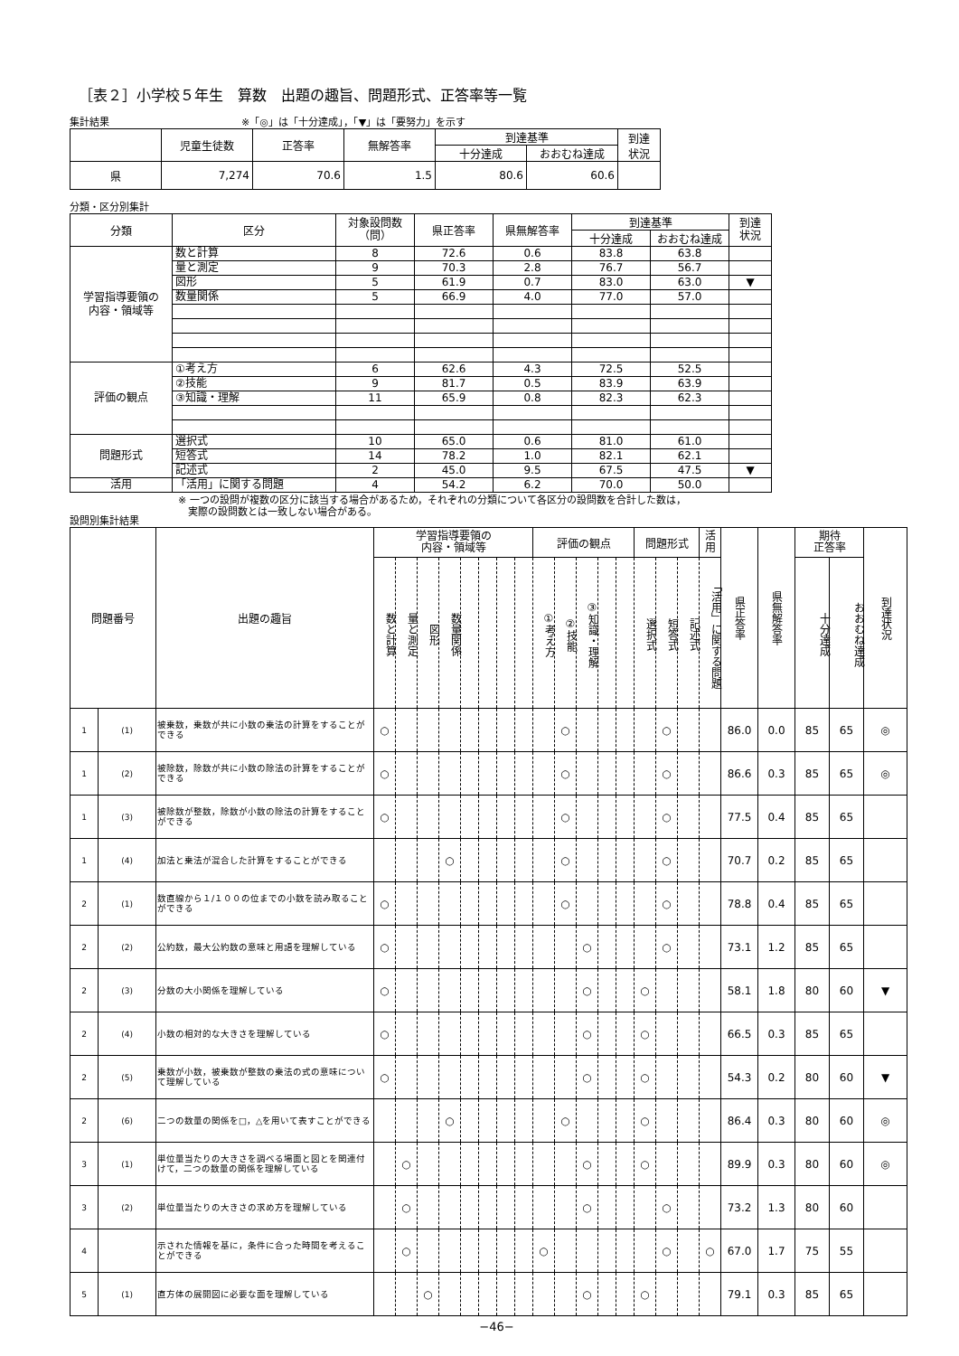［表２］小学校５年生　算数　出題の趣旨、問題形式、正答率等一覧
集計結果 ※「◎」は「十分達成」，「▼」は「要努力」を示す
| | 児童生徒数 | 正答率 | 無解答率 | 到達基準 | | 到達 状況 |
| --- | --- | --- | --- | --- | --- | --- |
| | | | | 十分達成 | おおむね達成 | |
| 県 | 7,274 | 70.6 | 1.5 | 80.6 | 60.6 | |
分類・区分別集計
| 分類 | 区分 | 対象設問数 （問） | 県正答率 | 県無解答率 | 到達基準 | | 到達 状況 |
| --- | --- | --- | --- | --- | --- | --- | --- |
| | | | | | 十分達成 | おおむね達成 | |
| 学習指導要領の 内容・領域等 | 数と計算 | 8 | 72.6 | 0.6 | 83.8 | 63.8 | |
| | 量と測定 | 9 | 70.3 | 2.8 | 76.7 | 56.7 | |
| | 図形 | 5 | 61.9 | 0.7 | 83.0 | 63.0 | ▼ |
| | 数量関係 | 5 | 66.9 | 4.0 | 77.0 | 57.0 | |
| 評価の観点 | ①考え方 | 6 | 62.6 | 4.3 | 72.5 | 52.5 | |
| | ②技能 | 9 | 81.7 | 0.5 | 83.9 | 63.9 | |
| | ③知識・理解 | 11 | 65.9 | 0.8 | 82.3 | 62.3 | |
| 問題形式 | 選択式 | 10 | 65.0 | 0.6 | 81.0 | 61.0 | |
| | 短答式 | 14 | 78.2 | 1.0 | 82.1 | 62.1 | |
| | 記述式 | 2 | 45.0 | 9.5 | 67.5 | 47.5 | ▼ |
| 活用 | 「活用」に関する問題 | 4 | 54.2 | 6.2 | 70.0 | 50.0 | |
※ 一つの設問が複数の区分に該当する場合があるため，それぞれの分類について各区分の設問数を合計した数は，
　実際の設問数とは一致しない場合がある。
設問別集計結果
| 問題番号 | | 出題の趣旨 | 学習指導要領の 内容・領域等 | | | | | | | | 評価の観点 | | | | | 問題形式 | | | 活 用 | 県正答率 | 県無解答率 | 期待 正答率 | | 到達状況 |
| --- | --- | --- | --- | --- | --- | --- | --- | --- | --- | --- | --- | --- | --- | --- | --- | --- | --- | --- | --- | --- | --- | --- | --- | --- |
| | | | 数と計算 | 量と測定 | 図形 | 数量関係 | | | | | ①考え方 | ②技能 | ③知識・理解 | | | 選択式 | 短答式 | 記述式 | 「活用」に関する問題 | | | 十分達成 | おおむね達成 | |
| 1 | (1) | 被乗数，乗数が共に小数の乗法の計算をすることができる | ○ | | | | | | | | | ○ | | | | | ○ | | | 86.0 | 0.0 | 85 | 65 | ◎ |
| 1 | (2) | 被除数，除数が共に小数の除法の計算をすることができる | ○ | | | | | | | | | ○ | | | | | ○ | | | 86.6 | 0.3 | 85 | 65 | ◎ |
| 1 | (3) | 被除数が整数，除数が小数の除法の計算をすることができる | ○ | | | | | | | | | ○ | | | | | ○ | | | 77.5 | 0.4 | 85 | 65 | |
| 1 | (4) | 加法と乗法が混合した計算をすることができる | | | | ○ | | | | | | ○ | | | | | ○ | | | 70.7 | 0.2 | 85 | 65 | |
| 2 | (1) | 数直線から１/１００の位までの小数を読み取ることができる | ○ | | | | | | | | | ○ | | | | | ○ | | | 78.8 | 0.4 | 85 | 65 | |
| 2 | (2) | 公約数，最大公約数の意味と用語を理解している | ○ | | | | | | | | | | ○ | | | | ○ | | | 73.1 | 1.2 | 85 | 65 | |
| 2 | (3) | 分数の大小関係を理解している | ○ | | | | | | | | | | ○ | | | ○ | | | | 58.1 | 1.8 | 80 | 60 | ▼ |
| 2 | (4) | 小数の相対的な大きさを理解している | ○ | | | | | | | | | | ○ | | | ○ | | | | 66.5 | 0.3 | 85 | 65 | |
| 2 | (5) | 乗数が小数，被乗数が整数の乗法の式の意味について理解している | ○ | | | | | | | | | | ○ | | | ○ | | | | 54.3 | 0.2 | 80 | 60 | ▼ |
| 2 | (6) | 二つの数量の関係を□，△を用いて表すことができる | | | | ○ | | | | | | ○ | | | | ○ | | | | 86.4 | 0.3 | 80 | 60 | ◎ |
| 3 | (1) | 単位量当たりの大きさを調べる場面と図とを関連付けて，二つの数量の関係を理解している | | ○ | | | | | | | | | ○ | | | ○ | | | | 89.9 | 0.3 | 80 | 60 | ◎ |
| 3 | (2) | 単位量当たりの大きさの求め方を理解している | | ○ | | | | | | | | | ○ | | | | ○ | | | 73.2 | 1.3 | 80 | 60 | |
| 4 | | 示された情報を基に，条件に合った時間を考えることができる | | ○ | | | | | | | ○ | | | | | | ○ | | ○ | 67.0 | 1.7 | 75 | 55 | |
| 5 | (1) | 直方体の展開図に必要な面を理解している | | | ○ | | | | | | | | ○ | | | ○ | | | | 79.1 | 0.3 | 85 | 65 | |
−46−